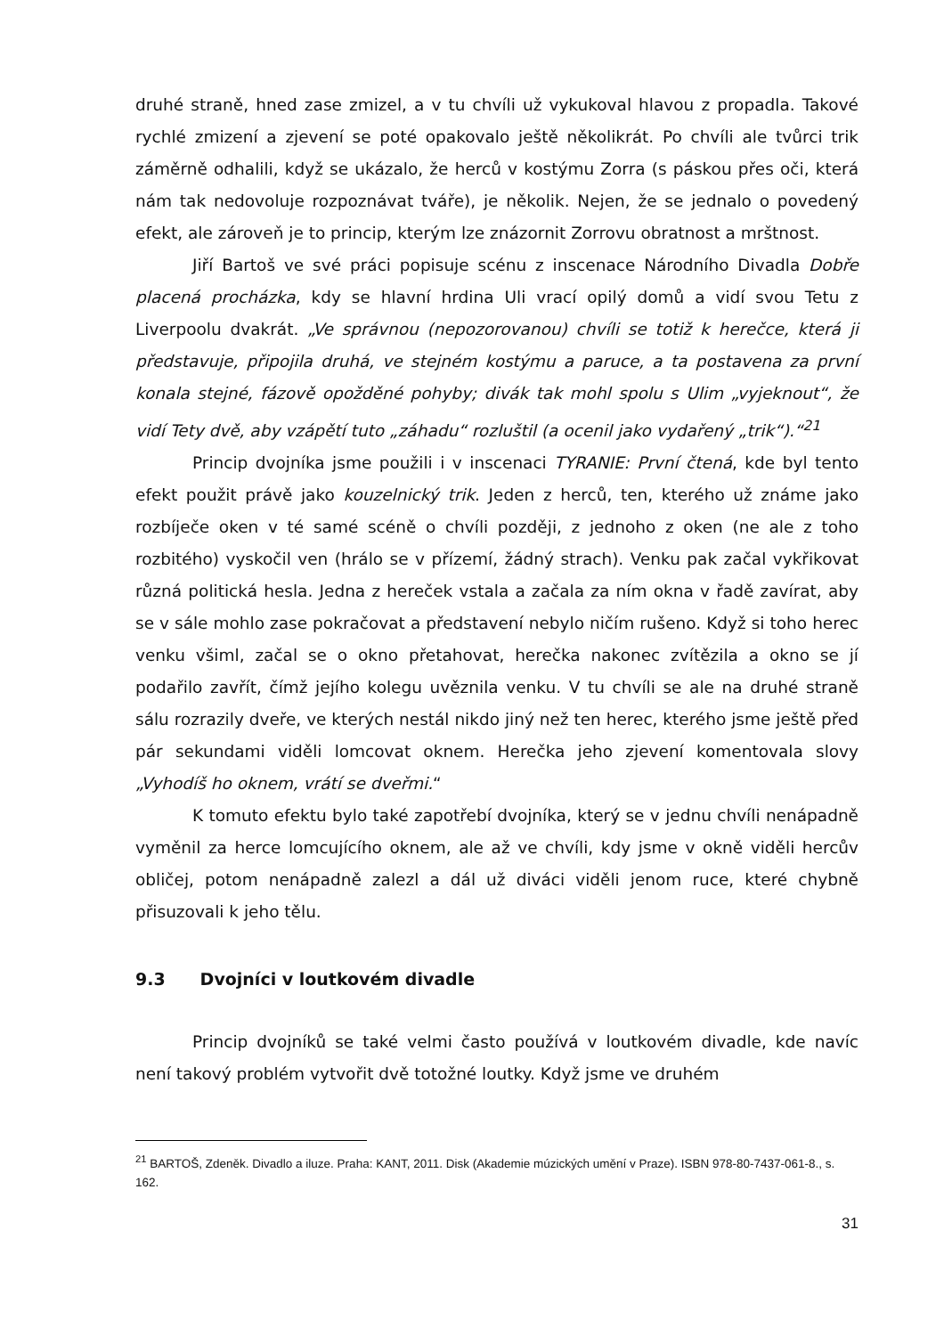druhé straně, hned zase zmizel, a v tu chvíli už vykukoval hlavou z propadla. Takové rychlé zmizení a zjevení se poté opakovalo ještě několikrát. Po chvíli ale tvůrci trik záměrně odhalili, když se ukázalo, že herců v kostýmu Zorra (s páskou přes oči, která nám tak nedovoluje rozpoznávat tváře), je několik. Nejen, že se jednalo o povedený efekt, ale zároveň je to princip, kterým lze znázornit Zorrovu obratnost a mrštnost.
Jiří Bartoš ve své práci popisuje scénu z inscenace Národního Divadla Dobře placená procházka, kdy se hlavní hrdina Uli vrací opilý domů a vidí svou Tetu z Liverpoolu dvakrát. „Ve správnou (nepozorovanou) chvíli se totiž k herečce, která ji představuje, připojila druhá, ve stejném kostýmu a paruce, a ta postavena za první konala stejné, fázově opožděné pohyby; divák tak mohl spolu s Ulim „vyjeknout“, že vidí Tety dvě, aby vzápětí tuto „záhadu“ rozluštil (a ocenil jako vydařený „trik“).“<sup>21</sup>
Princip dvojníka jsme použili i v inscenaci TYRANIE: První čtená, kde byl tento efekt použit právě jako kouzelnický trik. Jeden z herců, ten, kterého už známe jako rozbíječe oken v té samé scéně o chvíli později, z jednoho z oken (ne ale z toho rozbitého) vyskočil ven (hrálo se v přízemí, žádný strach). Venku pak začal vykřikovat různá politická hesla. Jedna z hereček vstala a začala za ním okna v řadě zavírat, aby se v sále mohlo zase pokračovat a představení nebylo ničím rušeno. Když si toho herec venku všiml, začal se o okno přetahovat, herečka nakonec zvítězila a okno se jí podařilo zavřít, čímž jejího kolegu uvěznila venku. V tu chvíli se ale na druhé straně sálu rozrazily dveře, ve kterých nestál nikdo jiný než ten herec, kterého jsme ještě před pár sekundami viděli lomcovat oknem. Herečka jeho zjevení komentovala slovy „Vyhodíš ho oknem, vrátí se dveřmi.“
K tomuto efektu bylo také zapotřebí dvojníka, který se v jednu chvíli nenápadně vyměnil za herce lomcujícího oknem, ale až ve chvíli, kdy jsme v okně viděli hercův obličej, potom nenápadně zalezl a dál už diváci viděli jenom ruce, které chybně přisuzovali k jeho tělu.
9.3 Dvojníci v loutkovém divadle
Princip dvojníků se také velmi často používá v loutkovém divadle, kde navíc není takový problém vytvořit dvě totožné loutky. Když jsme ve druhém
<sup>21</sup> BARTOŠ, Zdeněk. Divadlo a iluze. Praha: KANT, 2011. Disk (Akademie múzických umění v Praze). ISBN 978-80-7437-061-8., s. 162.
31